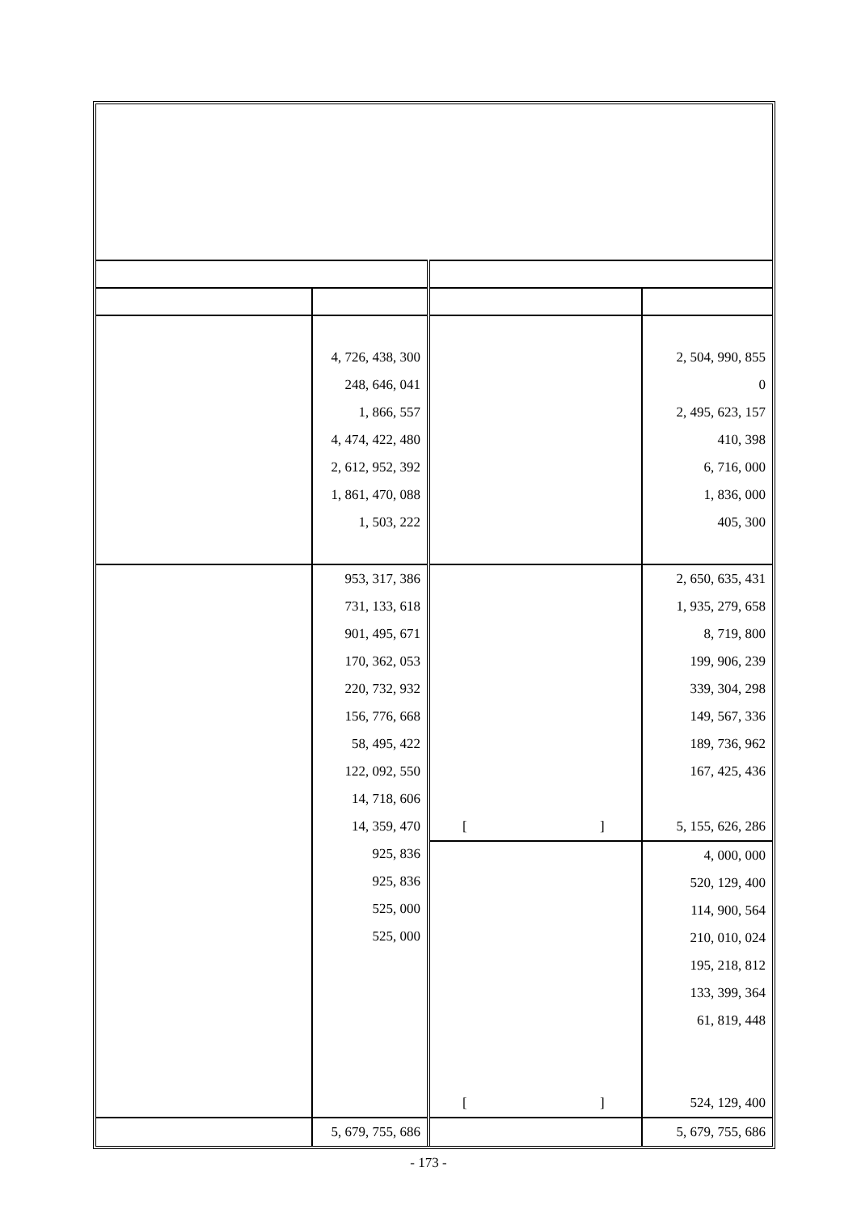| | 4, 726, 438, 300 248, 646, 041 1, 866, 557 4, 474, 422, 480 2, 612, 952, 392 1, 861, 470, 088 1, 503, 222 | | 2, 504, 990, 855 0 2, 495, 623, 157 410, 398 6, 716, 000 1, 836, 000 405, 300 |
| | 953, 317, 386 731, 133, 618 901, 495, 671 170, 362, 053 220, 732, 932 156, 776, 668 58, 495, 422 122, 092, 550 14, 718, 606 14, 359, 470 925, 836 925, 836 525, 000 525, 000 | [ ] | 2, 650, 635, 431 1, 935, 279, 658 8, 719, 800 199, 906, 239 339, 304, 298 149, 567, 336 189, 736, 962 167, 425, 436 5, 155, 626, 286 |
| | | [ ] | 4, 000, 000 520, 129, 400 114, 900, 564 210, 010, 024 195, 218, 812 133, 399, 364 61, 819, 448 524, 129, 400 |
| | 5, 679, 755, 686 | | 5, 679, 755, 686 |
- 173 -